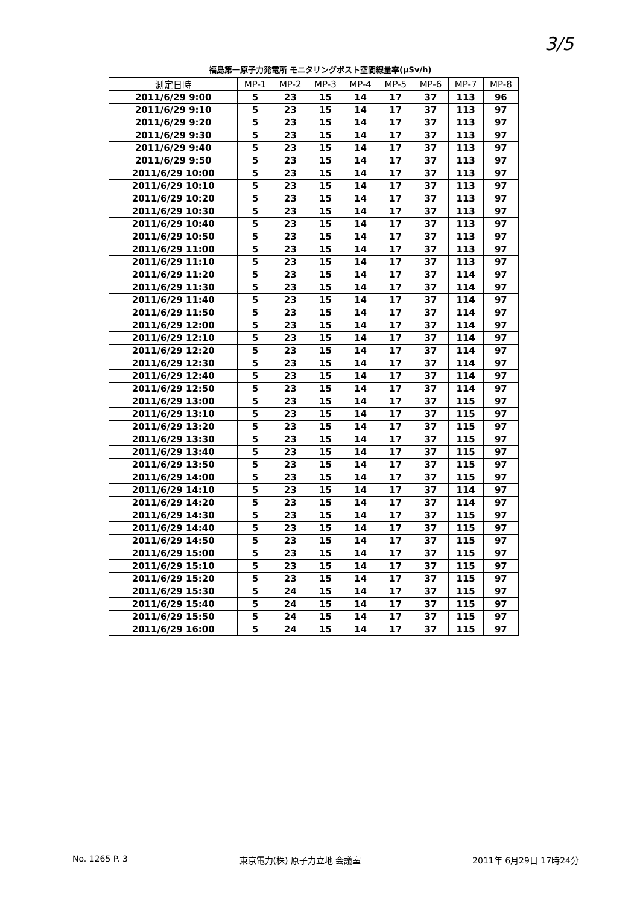3/5
福島第一原子力発電所 モニタリングポスト空間線量率(μSv/h)
| 測定日時 | MP-1 | MP-2 | MP-3 | MP-4 | MP-5 | MP-6 | MP-7 | MP-8 |
| --- | --- | --- | --- | --- | --- | --- | --- | --- |
| 2011/6/29 9:00 | 5 | 23 | 15 | 14 | 17 | 37 | 113 | 96 |
| 2011/6/29 9:10 | 5 | 23 | 15 | 14 | 17 | 37 | 113 | 97 |
| 2011/6/29 9:20 | 5 | 23 | 15 | 14 | 17 | 37 | 113 | 97 |
| 2011/6/29 9:30 | 5 | 23 | 15 | 14 | 17 | 37 | 113 | 97 |
| 2011/6/29 9:40 | 5 | 23 | 15 | 14 | 17 | 37 | 113 | 97 |
| 2011/6/29 9:50 | 5 | 23 | 15 | 14 | 17 | 37 | 113 | 97 |
| 2011/6/29 10:00 | 5 | 23 | 15 | 14 | 17 | 37 | 113 | 97 |
| 2011/6/29 10:10 | 5 | 23 | 15 | 14 | 17 | 37 | 113 | 97 |
| 2011/6/29 10:20 | 5 | 23 | 15 | 14 | 17 | 37 | 113 | 97 |
| 2011/6/29 10:30 | 5 | 23 | 15 | 14 | 17 | 37 | 113 | 97 |
| 2011/6/29 10:40 | 5 | 23 | 15 | 14 | 17 | 37 | 113 | 97 |
| 2011/6/29 10:50 | 5 | 23 | 15 | 14 | 17 | 37 | 113 | 97 |
| 2011/6/29 11:00 | 5 | 23 | 15 | 14 | 17 | 37 | 113 | 97 |
| 2011/6/29 11:10 | 5 | 23 | 15 | 14 | 17 | 37 | 113 | 97 |
| 2011/6/29 11:20 | 5 | 23 | 15 | 14 | 17 | 37 | 114 | 97 |
| 2011/6/29 11:30 | 5 | 23 | 15 | 14 | 17 | 37 | 114 | 97 |
| 2011/6/29 11:40 | 5 | 23 | 15 | 14 | 17 | 37 | 114 | 97 |
| 2011/6/29 11:50 | 5 | 23 | 15 | 14 | 17 | 37 | 114 | 97 |
| 2011/6/29 12:00 | 5 | 23 | 15 | 14 | 17 | 37 | 114 | 97 |
| 2011/6/29 12:10 | 5 | 23 | 15 | 14 | 17 | 37 | 114 | 97 |
| 2011/6/29 12:20 | 5 | 23 | 15 | 14 | 17 | 37 | 114 | 97 |
| 2011/6/29 12:30 | 5 | 23 | 15 | 14 | 17 | 37 | 114 | 97 |
| 2011/6/29 12:40 | 5 | 23 | 15 | 14 | 17 | 37 | 114 | 97 |
| 2011/6/29 12:50 | 5 | 23 | 15 | 14 | 17 | 37 | 114 | 97 |
| 2011/6/29 13:00 | 5 | 23 | 15 | 14 | 17 | 37 | 115 | 97 |
| 2011/6/29 13:10 | 5 | 23 | 15 | 14 | 17 | 37 | 115 | 97 |
| 2011/6/29 13:20 | 5 | 23 | 15 | 14 | 17 | 37 | 115 | 97 |
| 2011/6/29 13:30 | 5 | 23 | 15 | 14 | 17 | 37 | 115 | 97 |
| 2011/6/29 13:40 | 5 | 23 | 15 | 14 | 17 | 37 | 115 | 97 |
| 2011/6/29 13:50 | 5 | 23 | 15 | 14 | 17 | 37 | 115 | 97 |
| 2011/6/29 14:00 | 5 | 23 | 15 | 14 | 17 | 37 | 115 | 97 |
| 2011/6/29 14:10 | 5 | 23 | 15 | 14 | 17 | 37 | 114 | 97 |
| 2011/6/29 14:20 | 5 | 23 | 15 | 14 | 17 | 37 | 114 | 97 |
| 2011/6/29 14:30 | 5 | 23 | 15 | 14 | 17 | 37 | 115 | 97 |
| 2011/6/29 14:40 | 5 | 23 | 15 | 14 | 17 | 37 | 115 | 97 |
| 2011/6/29 14:50 | 5 | 23 | 15 | 14 | 17 | 37 | 115 | 97 |
| 2011/6/29 15:00 | 5 | 23 | 15 | 14 | 17 | 37 | 115 | 97 |
| 2011/6/29 15:10 | 5 | 23 | 15 | 14 | 17 | 37 | 115 | 97 |
| 2011/6/29 15:20 | 5 | 23 | 15 | 14 | 17 | 37 | 115 | 97 |
| 2011/6/29 15:30 | 5 | 24 | 15 | 14 | 17 | 37 | 115 | 97 |
| 2011/6/29 15:40 | 5 | 24 | 15 | 14 | 17 | 37 | 115 | 97 |
| 2011/6/29 15:50 | 5 | 24 | 15 | 14 | 17 | 37 | 115 | 97 |
| 2011/6/29 16:00 | 5 | 24 | 15 | 14 | 17 | 37 | 115 | 97 |
No. 1265 P. 3 東京電力(株) 原子力立地 会議室 2011年 6月29日 17時24分